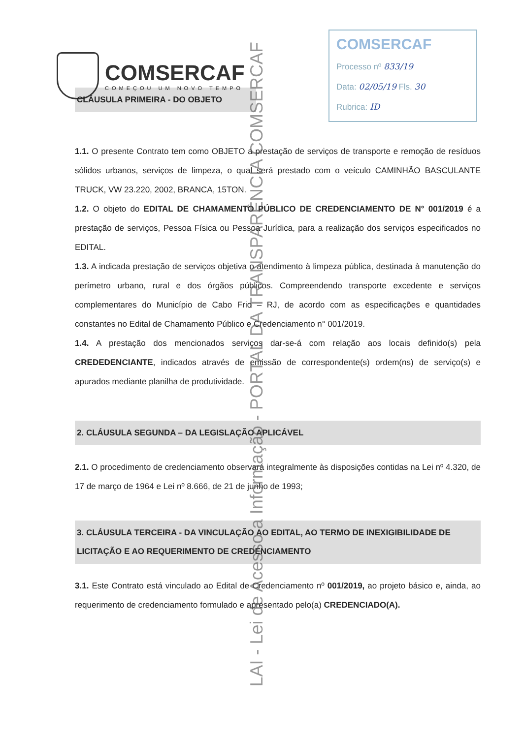COMSERCAF
COMEÇOU UM NOVO TEMPO
COMSERCAF
Processo nº 833/19
Data: 02/05/19 Fls. 30
Rubrica: ID
CLÁUSULA PRIMEIRA - DO OBJETO
1.1. O presente Contrato tem como OBJETO a prestação de serviços de transporte e remoção de resíduos sólidos urbanos, serviços de limpeza, o qual será prestado com o veículo CAMINHÃO BASCULANTE TRUCK, VW 23.220, 2002, BRANCA, 15TON.
1.2. O objeto do EDITAL DE CHAMAMENTO PÚBLICO DE CREDENCIAMENTO DE N° 001/2019 é a prestação de serviços, Pessoa Física ou Pessoa Jurídica, para a realização dos serviços especificados no EDITAL.
1.3. A indicada prestação de serviços objetiva o atendimento à limpeza pública, destinada à manutenção do perímetro urbano, rural e dos órgãos públicos. Compreendendo transporte excedente e serviços complementares do Município de Cabo Frio – RJ, de acordo com as especificações e quantidades constantes no Edital de Chamamento Público e Credenciamento n° 001/2019.
1.4. A prestação dos mencionados serviços dar-se-á com relação aos locais definido(s) pela CREDEDENCIANTE, indicados através de emissão de correspondente(s) ordem(ns) de serviço(s) e apurados mediante planilha de produtividade.
2. CLÁUSULA SEGUNDA – DA LEGISLAÇÃO APLICÁVEL
2.1. O procedimento de credenciamento observará integralmente às disposições contidas na Lei nº 4.320, de 17 de março de 1964 e Lei nº 8.666, de 21 de junho de 1993;
3. CLÁUSULA TERCEIRA - DA VINCULAÇÃO AO EDITAL, AO TERMO DE INEXIGIBILIDADE DE LICITAÇÃO E AO REQUERIMENTO DE CREDENCIAMENTO
3.1. Este Contrato está vinculado ao Edital de Credenciamento nº 001/2019, ao projeto básico e, ainda, ao requerimento de credenciamento formulado e apresentado pelo(a) CREDENCIADO(A).
LAI - Lei de Acesso a Informação - PORTAL DA TRANSPARÊNCIA COMSERCAF